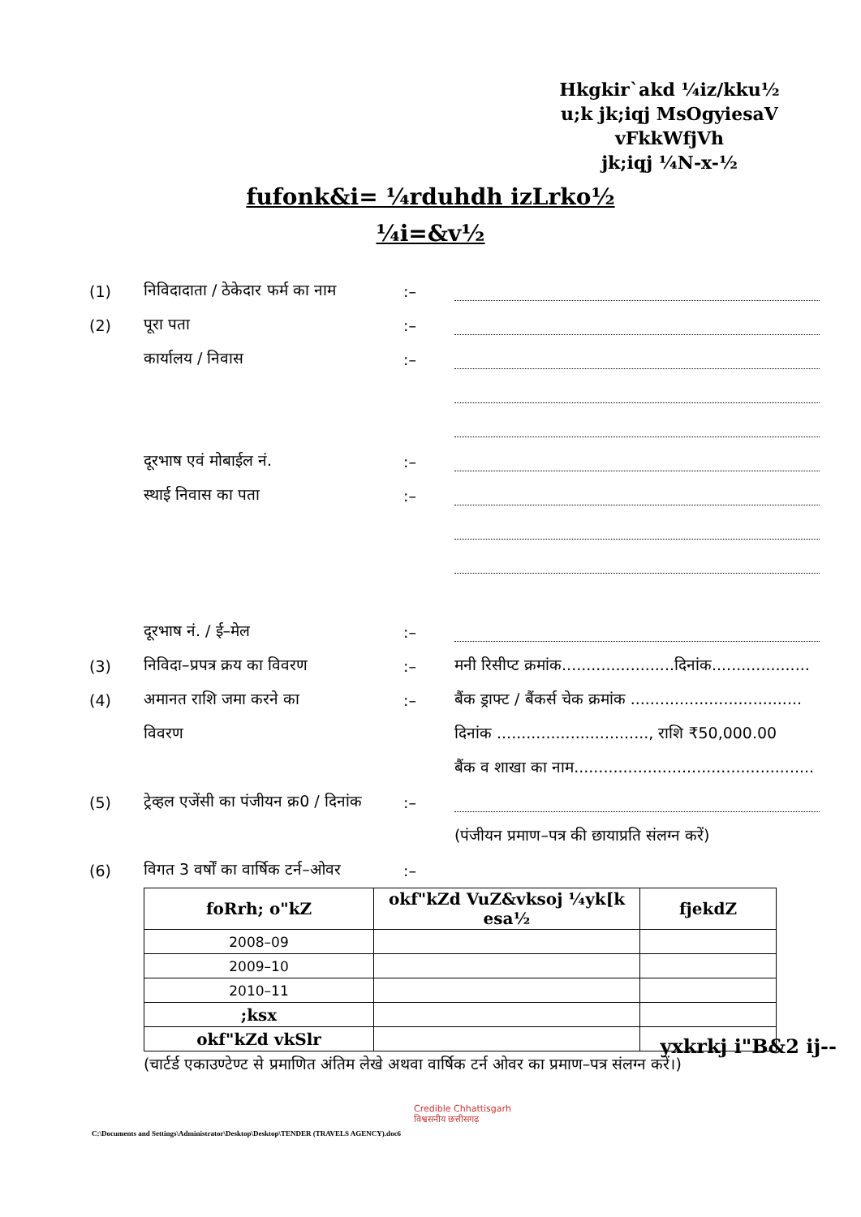Hkgkir`akd ¼iz/kku½
u;k jk;iqj MsOgyiesaV vFkkWfjVh
jk;iqj ¼N-x-½
fufonk&i= ¼rduhdh izLrko½
¼i=&v½
(1)
निविदादाता / ठेकेदार फर्म का नाम
:–
(2) पूरा पता :–
कार्यालय / निवास :–
दूरभाष एवं मोबाईल नं. :–
स्थाई निवास का पता :–
दूरभाष नं. / ई–मेल :–
(3) निविदा–प्रपत्र क्रय का विवरण :–
मनी रिसीप्ट क्रमांक.......................दिनांक....................
(4) अमानत राशि जमा करने का :–
बैंक ड्राफ्ट / बैंकर्स चेक क्रमांक ...................................
विवरण
दिनांक ..............................., राशि ₹50,000.00
बैंक व शाखा का नाम.................................................
(5)
ट्रेव्हल एजेंसी का पंजीयन क्र0 / दिनांक
:–
(पंजीयन प्रमाण–पत्र की छायाप्रति संलग्न करें)
(6)
विगत 3 वर्षों का वार्षिक टर्न–ओवर
:–
| foRrh; o"kZ | okf"kZd VuZ&vksoj ¼yk[k esa½ | fjekdZ |
| --- | --- | --- |
| 2008–09 | | |
| 2009–10 | | |
| 2010–11 | | |
| ;ksx | | |
| okf"kZd vkSlr | | |
(चार्टर्ड एकाउण्टेण्ट से प्रमाणित अंतिम लेखे अथवा वार्षिक टर्न ओवर का प्रमाण–पत्र संलग्न करें।)
yxkrkj i"B&2 ij--
Credible Chhattisgarh
विश्वसनीय छत्तीसगढ़
C:\Documents and Settings\Administrator\Desktop\Desktop\TENDER (TRAVELS AGENCY).doc6